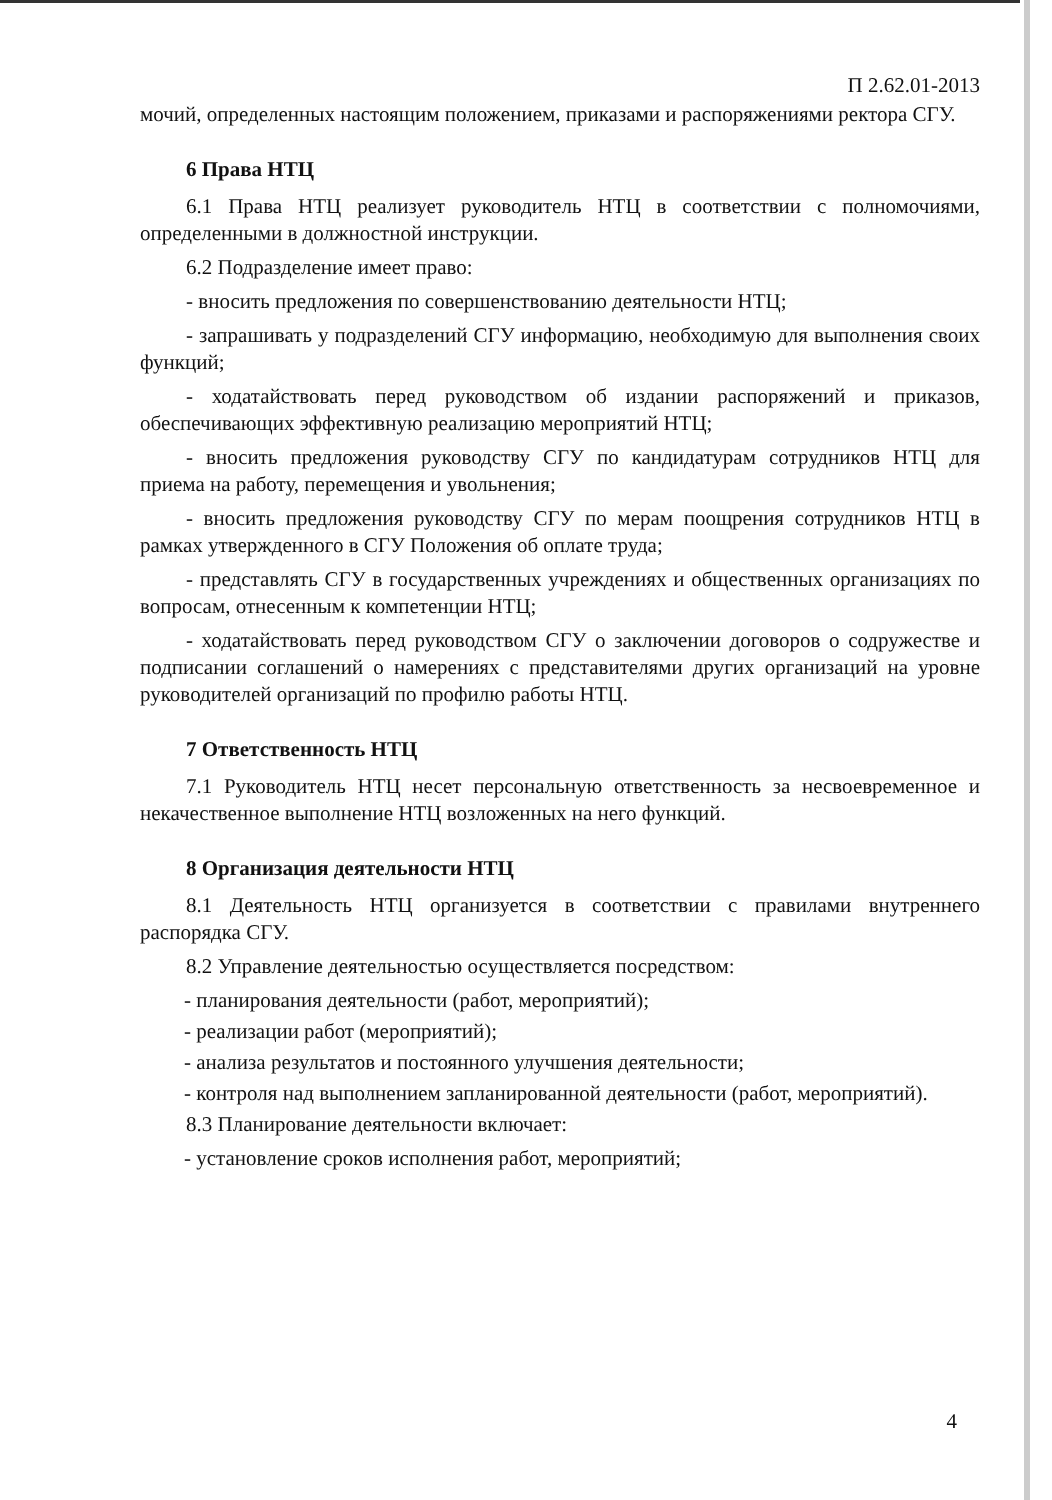П 2.62.01-2013
мочий, определенных настоящим положением, приказами и распоряжениями ректора СГУ.
6 Права НТЦ
6.1 Права НТЦ реализует руководитель НТЦ в соответствии с полномочиями, определенными в должностной инструкции.
6.2 Подразделение имеет право:
- вносить предложения по совершенствованию деятельности НТЦ;
- запрашивать у подразделений СГУ информацию, необходимую для выполнения своих функций;
- ходатайствовать перед руководством об издании распоряжений и приказов, обеспечивающих эффективную реализацию мероприятий НТЦ;
- вносить предложения руководству СГУ по кандидатурам сотрудников НТЦ для приема на работу, перемещения и увольнения;
- вносить предложения руководству СГУ по мерам поощрения сотрудников НТЦ в рамках утвержденного в СГУ Положения об оплате труда;
- представлять СГУ в государственных учреждениях и общественных организациях по вопросам, отнесенным к компетенции НТЦ;
- ходатайствовать перед руководством СГУ о заключении договоров о содружестве и подписании соглашений о намерениях с представителями других организаций на уровне руководителей организаций по профилю работы НТЦ.
7 Ответственность НТЦ
7.1 Руководитель НТЦ несет персональную ответственность за несвоевременное и некачественное выполнение НТЦ возложенных на него функций.
8 Организация деятельности НТЦ
8.1 Деятельность НТЦ организуется в соответствии с правилами внутреннего распорядка СГУ.
8.2 Управление деятельностью осуществляется посредством:
- планирования деятельности (работ, мероприятий);
- реализации работ (мероприятий);
- анализа результатов и постоянного улучшения деятельности;
- контроля над выполнением запланированной деятельности (работ, мероприятий).
8.3 Планирование деятельности включает:
- установление сроков исполнения работ, мероприятий;
4